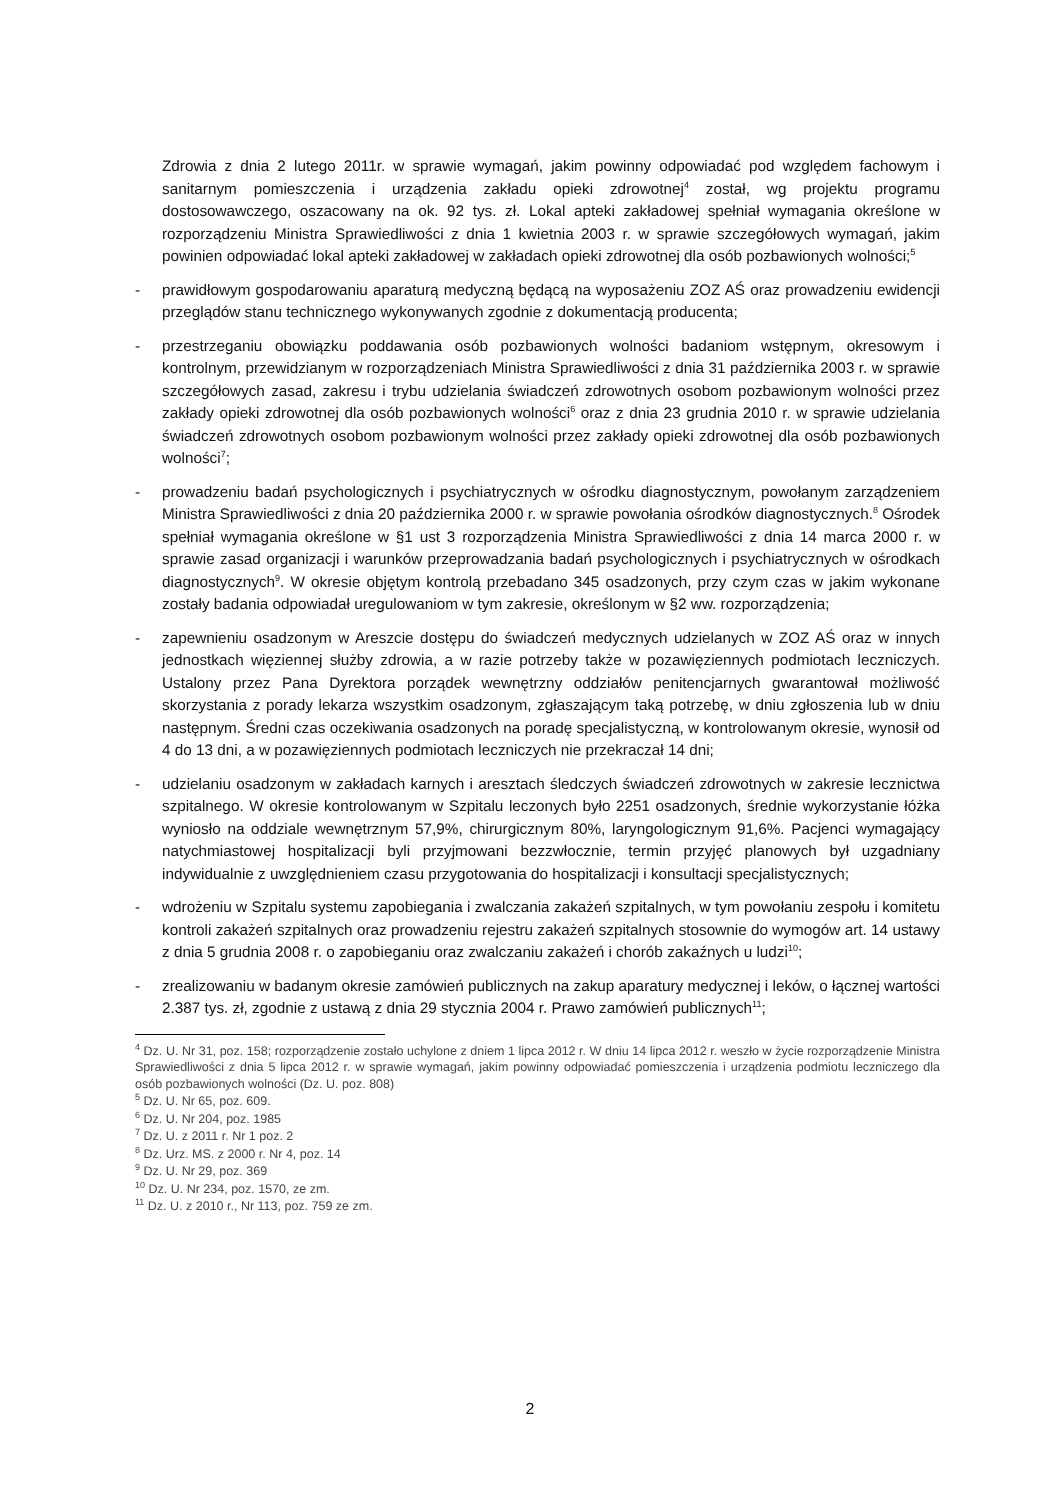Zdrowia z dnia 2 lutego 2011r. w sprawie wymagań, jakim powinny odpowiadać pod względem fachowym i sanitarnym pomieszczenia i urządzenia zakładu opieki zdrowotnej<sup>4</sup> został, wg projektu programu dostosowawczego, oszacowany na ok. 92 tys. zł. Lokal apteki zakładowej spełniał wymagania określone w rozporządzeniu Ministra Sprawiedliwości z dnia 1 kwietnia 2003 r. w sprawie szczegółowych wymagań, jakim powinien odpowiadać lokal apteki zakładowej w zakładach opieki zdrowotnej dla osób pozbawionych wolności;<sup>5</sup>
- prawidłowym gospodarowaniu aparaturą medyczną będącą na wyposażeniu ZOZ AŚ oraz prowadzeniu ewidencji przeglądów stanu technicznego wykonywanych zgodnie z dokumentacją producenta;
- przestrzeganiu obowiązku poddawania osób pozbawionych wolności badaniom wstępnym, okresowym i kontrolnym, przewidzianym w rozporządzeniach Ministra Sprawiedliwości z dnia 31 października 2003 r. w sprawie szczegółowych zasad, zakresu i trybu udzielania świadczeń zdrowotnych osobom pozbawionym wolności przez zakłady opieki zdrowotnej dla osób pozbawionych wolności<sup>6</sup> oraz z dnia 23 grudnia 2010 r. w sprawie udzielania świadczeń zdrowotnych osobom pozbawionym wolności przez zakłady opieki zdrowotnej dla osób pozbawionych wolności<sup>7</sup>;
- prowadzeniu badań psychologicznych i psychiatrycznych w ośrodku diagnostycznym, powołanym zarządzeniem Ministra Sprawiedliwości z dnia 20 października 2000 r. w sprawie powołania ośrodków diagnostycznych.<sup>8</sup> Ośrodek spełniał wymagania określone w §1 ust 3 rozporządzenia Ministra Sprawiedliwości z dnia 14 marca 2000 r. w sprawie zasad organizacji i warunków przeprowadzania badań psychologicznych i psychiatrycznych w ośrodkach diagnostycznych<sup>9</sup>. W okresie objętym kontrolą przebadano 345 osadzonych, przy czym czas w jakim wykonane zostały badania odpowiadał uregulowaniom w tym zakresie, określonym w §2 ww. rozporządzenia;
- zapewnieniu osadzonym w Areszcie dostępu do świadczeń medycznych udzielanych w ZOZ AŚ oraz w innych jednostkach więziennej służby zdrowia, a w razie potrzeby także w pozawięziennych podmiotach leczniczych. Ustalony przez Pana Dyrektora porządek wewnętrzny oddziałów penitencjarnych gwarantował możliwość skorzystania z porady lekarza wszystkim osadzonym, zgłaszającym taką potrzebę, w dniu zgłoszenia lub w dniu następnym. Średni czas oczekiwania osadzonych na poradę specjalistyczną, w kontrolowanym okresie, wynosił od 4 do 13 dni, a w pozawięziennych podmiotach leczniczych nie przekraczał 14 dni;
- udzielaniu osadzonym w zakładach karnych i aresztach śledczych świadczeń zdrowotnych w zakresie lecznictwa szpitalnego. W okresie kontrolowanym w Szpitalu leczonych było 2251 osadzonych, średnie wykorzystanie łóżka wyniosło na oddziale wewnętrznym 57,9%, chirurgicznym 80%, laryngologicznym 91,6%. Pacjenci wymagający natychmiastowej hospitalizacji byli przyjmowani bezzwłocznie, termin przyjęć planowych był uzgadniany indywidualnie z uwzględnieniem czasu przygotowania do hospitalizacji i konsultacji specjalistycznych;
- wdrożeniu w Szpitalu systemu zapobiegania i zwalczania zakażeń szpitalnych, w tym powołaniu zespołu i komitetu kontroli zakażeń szpitalnych oraz prowadzeniu rejestru zakażeń szpitalnych stosownie do wymogów art. 14 ustawy z dnia 5 grudnia 2008 r. o zapobieganiu oraz zwalczaniu zakażeń i chorób zakaźnych u ludzi<sup>10</sup>;
- zrealizowaniu w badanym okresie zamówień publicznych na zakup aparatury medycznej i leków, o łącznej wartości 2.387 tys. zł, zgodnie z ustawą z dnia 29 stycznia 2004 r. Prawo zamówień publicznych<sup>11</sup>;
<sup>4</sup> Dz. U. Nr 31, poz. 158; rozporządzenie zostało uchylone z dniem 1 lipca 2012 r. W dniu 14 lipca 2012 r. weszło w życie rozporządzenie Ministra Sprawiedliwości z dnia 5 lipca 2012 r. w sprawie wymagań, jakim powinny odpowiadać pomieszczenia i urządzenia podmiotu leczniczego dla osób pozbawionych wolności (Dz. U. poz. 808)
<sup>5</sup> Dz. U. Nr 65, poz. 609.
<sup>6</sup> Dz. U. Nr 204, poz. 1985
<sup>7</sup> Dz. U. z 2011 r. Nr 1 poz. 2
<sup>8</sup> Dz. Urz. MS. z 2000 r. Nr 4, poz. 14
<sup>9</sup> Dz. U. Nr 29, poz. 369
<sup>10</sup> Dz. U. Nr 234, poz. 1570, ze zm.
<sup>11</sup> Dz. U. z 2010 r., Nr 113, poz. 759 ze zm.
2